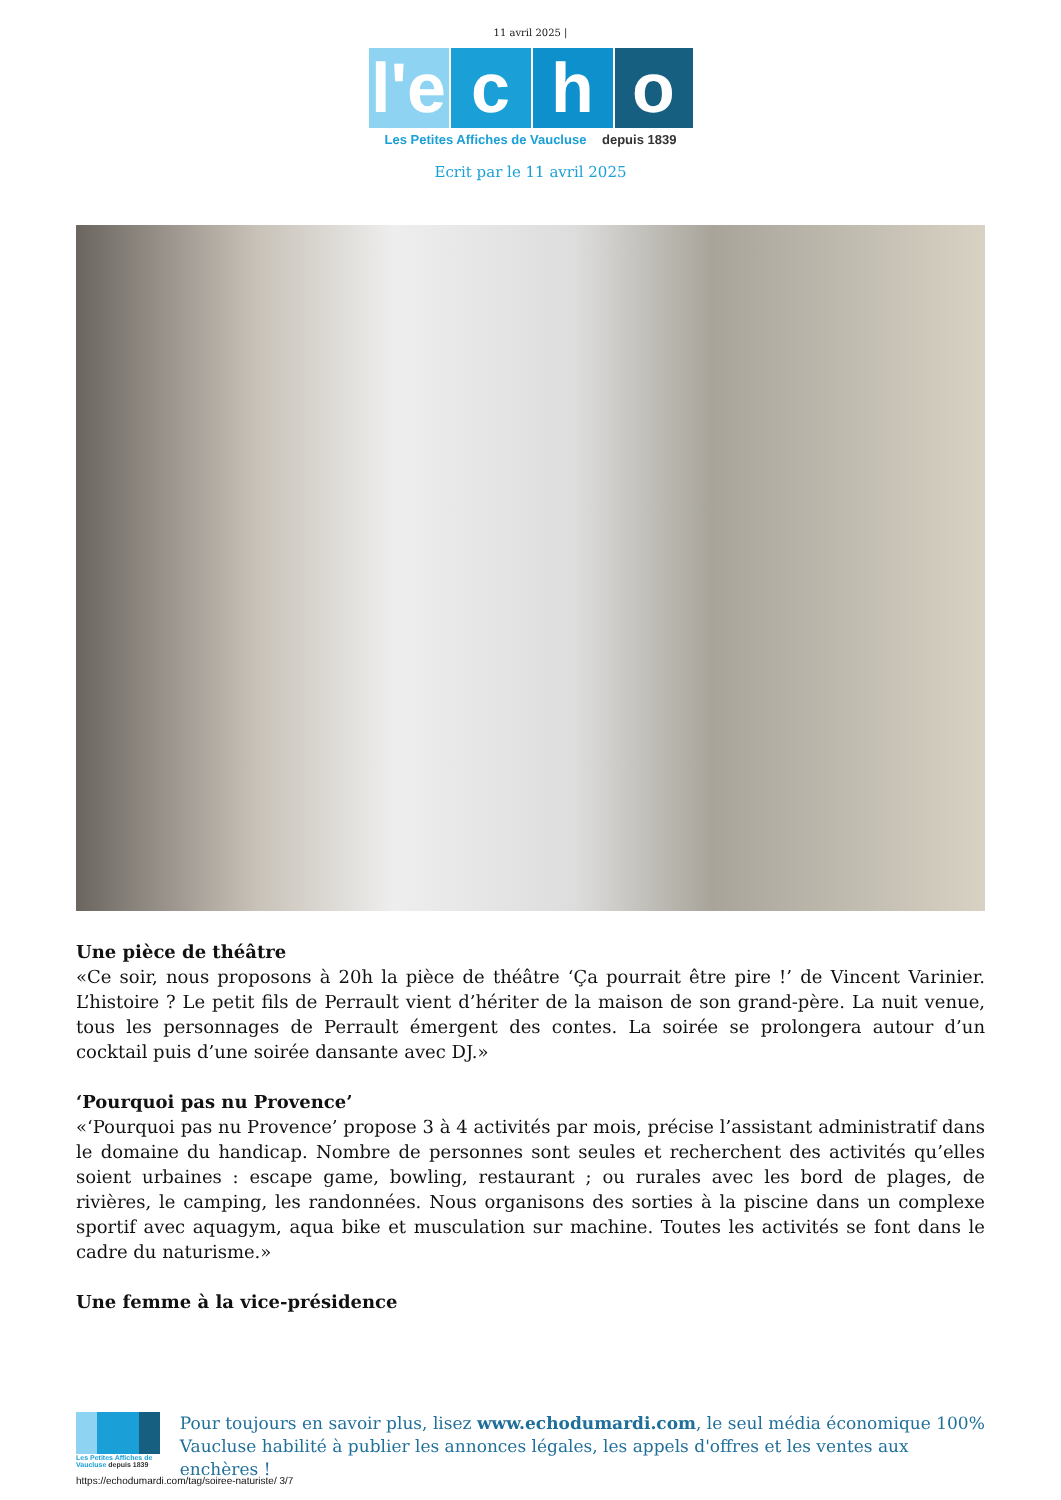11 avril 2025 |
l'e
c h o
Les Petites Affiches de Vaucluse depuis 1839
Ecrit par le 11 avril 2025
Une pièce de théâtre
«Ce soir, nous proposons à 20h la pièce de théâtre ‘Ça pourrait être pire !’ de Vincent Varinier. L’histoire ? Le petit fils de Perrault vient d’hériter de la maison de son grand-père. La nuit venue, tous les personnages de Perrault émergent des contes. La soirée se prolongera autour d’un cocktail puis d’une soirée dansante avec DJ.»
‘Pourquoi pas nu Provence’
«‘Pourquoi pas nu Provence’ propose 3 à 4 activités par mois, précise l’assistant administratif dans le domaine du handicap. Nombre de personnes sont seules et recherchent des activités qu’elles soient urbaines : escape game, bowling, restaurant ; ou rurales avec les bord de plages, de rivières, le camping, les randonnées. Nous organisons des sorties à la piscine dans un complexe sportif avec aquagym, aqua bike et musculation sur machine. Toutes les activités se font dans le cadre du naturisme.»
Une femme à la vice-présidence
Les Petites Affiches de Vaucluse depuis 1839
Pour toujours en savoir plus, lisez www.echodumardi.com, le seul média économique 100% Vaucluse habilité à publier les annonces légales, les appels d'offres et les ventes aux enchères !
https://echodumardi.com/tag/soiree-naturiste/ 3/7